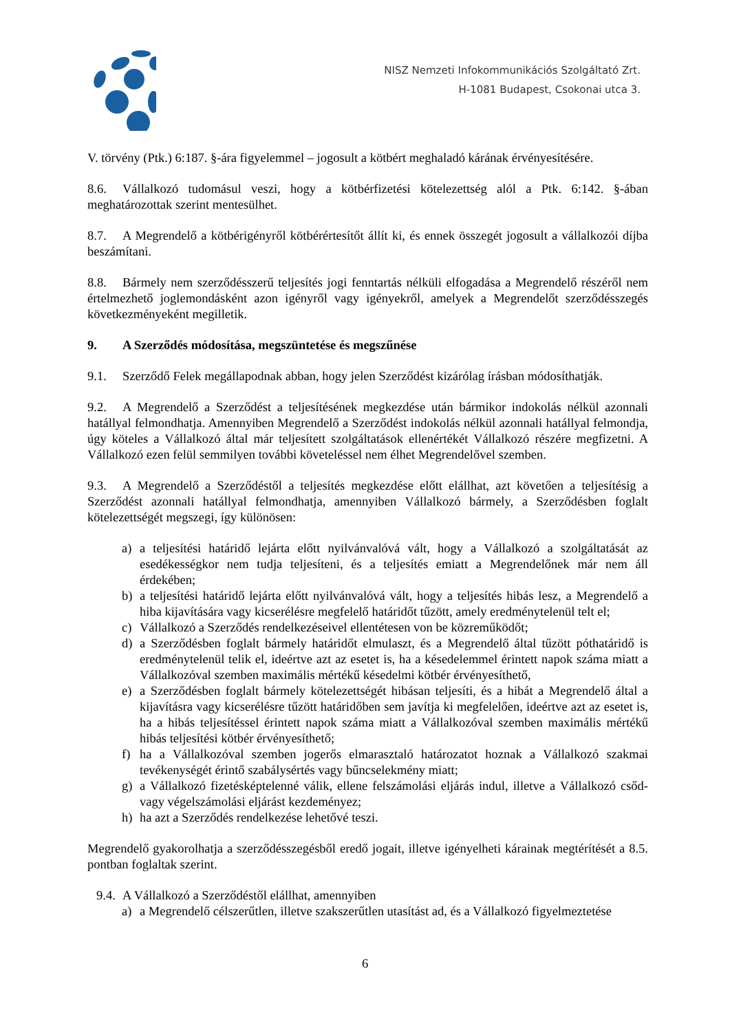NISZ Nemzeti Infokommunikációs Szolgáltató Zrt.
H-1081 Budapest, Csokonai utca 3.
V. törvény (Ptk.) 6:187. §-ára figyelemmel – jogosult a kötbért meghaladó kárának érvényesítésére.
8.6. Vállalkozó tudomásul veszi, hogy a kötbérfizetési kötelezettség alól a Ptk. 6:142. §-ában meghatározottak szerint mentesülhet.
8.7. A Megrendelő a kötbérigényről kötbérértesítőt állít ki, és ennek összegét jogosult a vállalkozói díjba beszámítani.
8.8. Bármely nem szerződésszerű teljesítés jogi fenntartás nélküli elfogadása a Megrendelő részéről nem értelmezhető joglemondásként azon igényről vagy igényekről, amelyek a Megrendelőt szerződésszegés következményeként megilletik.
9. A Szerződés módosítása, megszüntetése és megszűnése
9.1. Szerződő Felek megállapodnak abban, hogy jelen Szerződést kizárólag írásban módosíthatják.
9.2. A Megrendelő a Szerződést a teljesítésének megkezdése után bármikor indokolás nélkül azonnali hatállyal felmondhatja. Amennyiben Megrendelő a Szerződést indokolás nélkül azonnali hatállyal felmondja, úgy köteles a Vállalkozó által már teljesített szolgáltatások ellenértékét Vállalkozó részére megfizetni. A Vállalkozó ezen felül semmilyen további követeléssel nem élhet Megrendelővel szemben.
9.3. A Megrendelő a Szerződéstől a teljesítés megkezdése előtt elállhat, azt követően a teljesítésig a Szerződést azonnali hatállyal felmondhatja, amennyiben Vállalkozó bármely, a Szerződésben foglalt kötelezettségét megszegi, így különösen:
a) a teljesítési határidő lejárta előtt nyilvánvalóvá vált, hogy a Vállalkozó a szolgáltatását az esedékességkor nem tudja teljesíteni, és a teljesítés emiatt a Megrendelőnek már nem áll érdekében;
b) a teljesítési határidő lejárta előtt nyilvánvalóvá vált, hogy a teljesítés hibás lesz, a Megrendelő a hiba kijavítására vagy kicserélésre megfelelő határidőt tűzött, amely eredménytelenül telt el;
c) Vállalkozó a Szerződés rendelkezéseivel ellentétesen von be közreműködőt;
d) a Szerződésben foglalt bármely határidőt elmulaszt, és a Megrendelő által tűzött póthatáridő is eredménytelenül telik el, ideértve azt az esetet is, ha a késedelemmel érintett napok száma miatt a Vállalkozóval szemben maximális mértékű késedelmi kötbér érvényesíthető,
e) a Szerződésben foglalt bármely kötelezettségét hibásan teljesíti, és a hibát a Megrendelő által a kijavításra vagy kicserélésre tűzött határidőben sem javítja ki megfelelően, ideértve azt az esetet is, ha a hibás teljesítéssel érintett napok száma miatt a Vállalkozóval szemben maximális mértékű hibás teljesítési kötbér érvényesíthető;
f) ha a Vállalkozóval szemben jogerős elmarasztaló határozatot hoznak a Vállalkozó szakmai tevékenységét érintő szabálysértés vagy bűncselekmény miatt;
g) a Vállalkozó fizetésképtelenné válik, ellene felszámolási eljárás indul, illetve a Vállalkozó csőd-vagy végelszámolási eljárást kezdeményez;
h) ha azt a Szerződés rendelkezése lehetővé teszi.
Megrendelő gyakorolhatja a szerződésszegésből eredő jogait, illetve igényelheti kárainak megtérítését a 8.5. pontban foglaltak szerint.
9.4. A Vállalkozó a Szerződéstől elállhat, amennyiben
a) a Megrendelő célszerűtlen, illetve szakszerűtlen utasítást ad, és a Vállalkozó figyelmeztetése
6